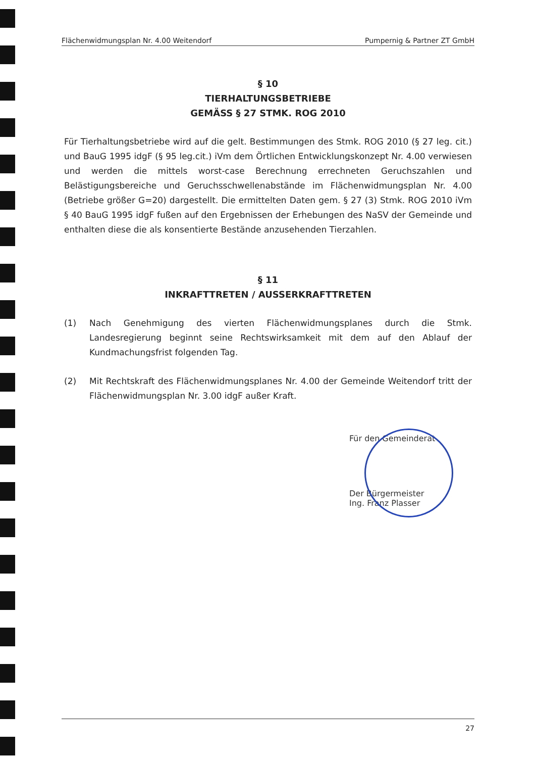Flächenwidmungsplan Nr. 4.00 Weitendorf Pumpernig & Partner ZT GmbH
§ 10
TIERHALTUNGSBETRIEBE
GEMÄSS § 27 STMK. ROG 2010
Für Tierhaltungsbetriebe wird auf die gelt. Bestimmungen des Stmk. ROG 2010 (§ 27 leg. cit.) und BauG 1995 idgF (§ 95 leg.cit.) iVm dem Örtlichen Entwicklungskonzept Nr. 4.00 verwiesen und werden die mittels worst-case Berechnung errechneten Geruchszahlen und Belästigungsbereiche und Geruchsschwellenabstände im Flächenwidmungsplan Nr. 4.00 (Betriebe größer G=20) dargestellt. Die ermittelten Daten gem. § 27 (3) Stmk. ROG 2010 iVm § 40 BauG 1995 idgF fußen auf den Ergebnissen der Erhebungen des NaSV der Gemeinde und enthalten diese die als konsentierte Bestände anzusehenden Tierzahlen.
§ 11
INKRAFTTRETEN / AUSSERKRAFTTRETEN
(1) Nach Genehmigung des vierten Flächenwidmungsplanes durch die Stmk. Landesregierung beginnt seine Rechtswirksamkeit mit dem auf den Ablauf der Kundmachungsfrist folgenden Tag.
(2) Mit Rechtskraft des Flächenwidmungsplanes Nr. 4.00 der Gemeinde Weitendorf tritt der Flächenwidmungsplan Nr. 3.00 idgF außer Kraft.
Für den Gemeinderat
Der Bürgermeister
Ing. Franz Plasser
27